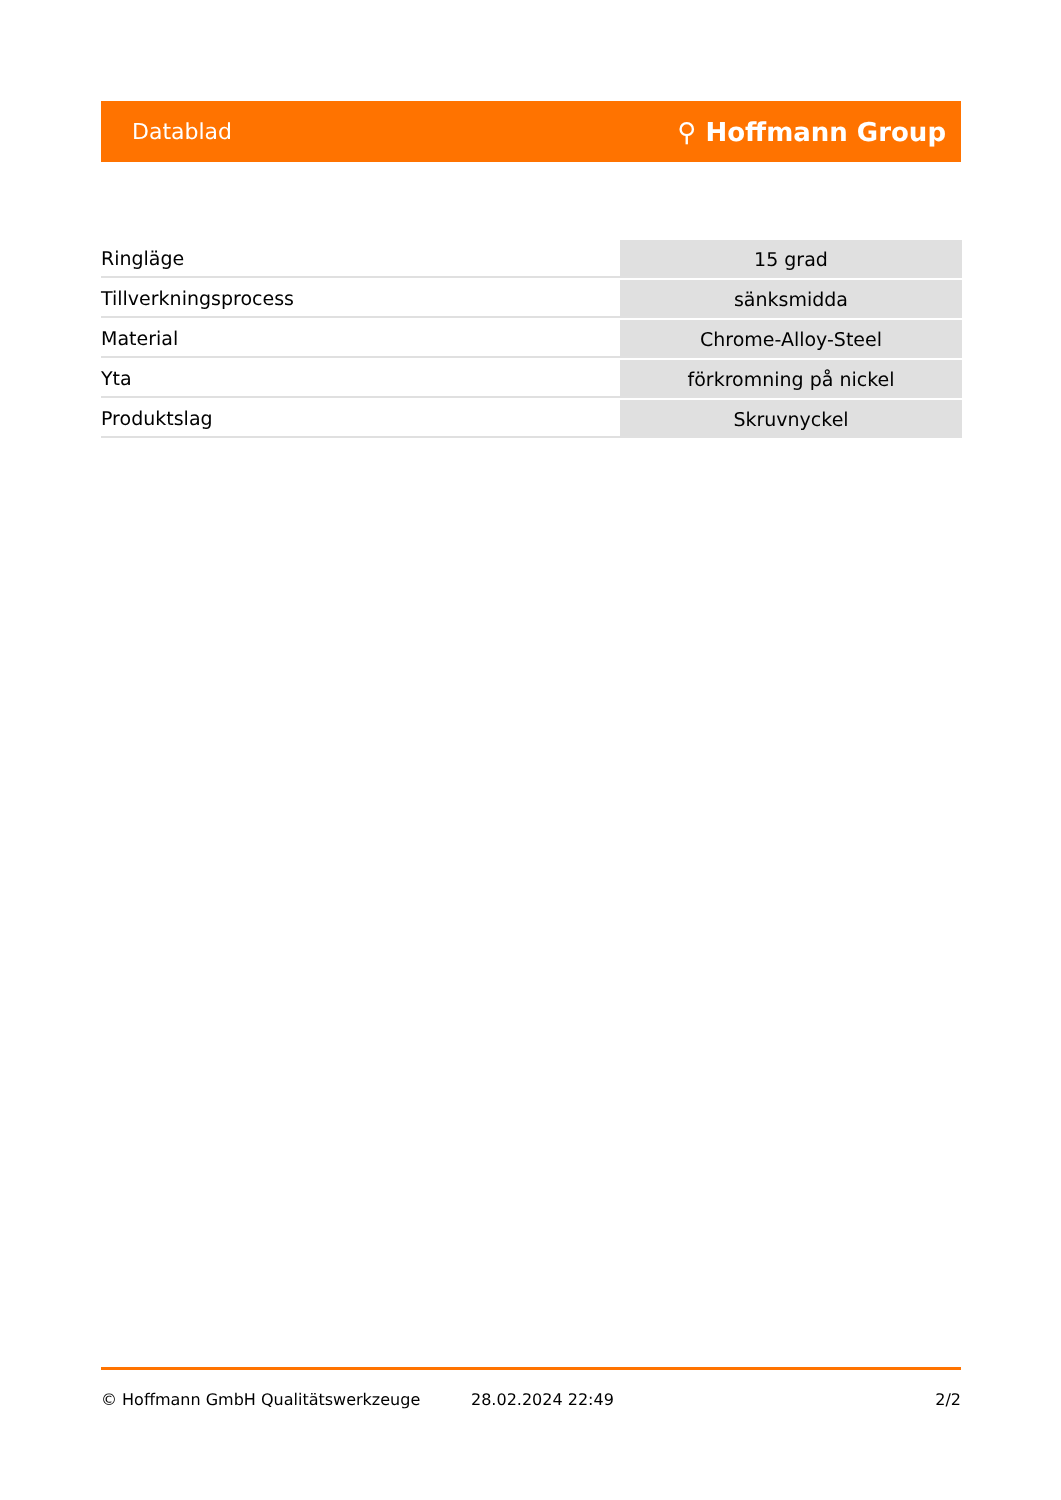Datablad ⚲ Hoffmann Group
| Ringläge | 15 grad |
| Tillverkningsprocess | sänksmidda |
| Material | Chrome-Alloy-Steel |
| Yta | förkromning på nickel |
| Produktslag | Skruvnyckel |
© Hoffmann GmbH Qualitätswerkzeuge 28.02.2024 22:49 2/2